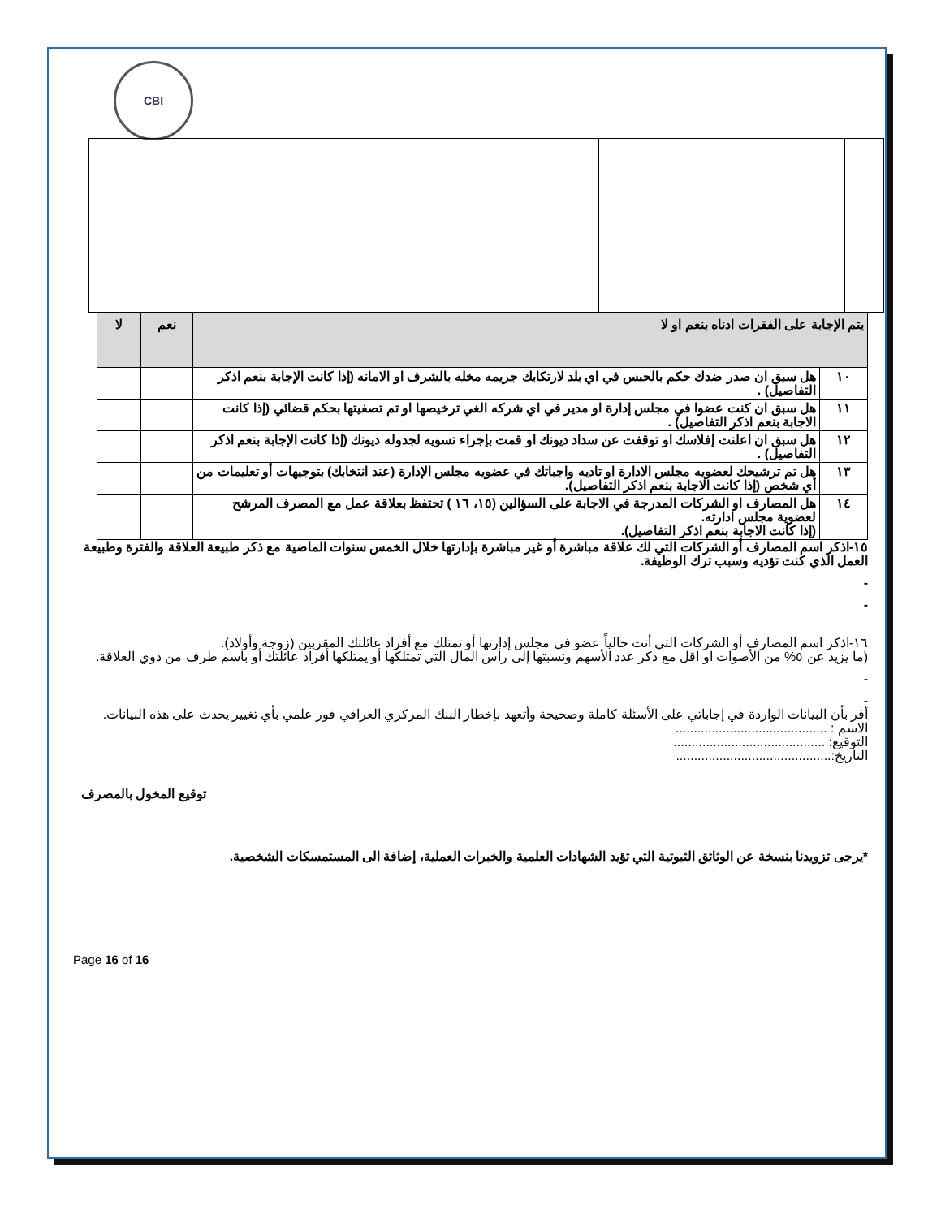CBI
| يتم الإجابة على الفقرات ادناه بنعم او لا | | نعم | لا |
| --- | --- | --- | --- |
| ١٠ | هل سبق ان صدر ضدك حكم بالحبس في اي بلد لارتكابك جريمه مخله بالشرف او الامانه (إذا كانت الإجابة بنعم اذكر التفاصيل) . | | |
| ١١ | هل سبق ان كنت عضوا في مجلس إدارة او مدير في اي شركه الغي ترخيصها او تم تصفيتها بحكم قضائي (إذا كانت الاجابة بنعم اذكر التفاصيل) . | | |
| ١٢ | هل سبق ان اعلنت إفلاسك او توقفت عن سداد ديونك او قمت بإجراء تسويه لجدوله ديونك (إذا كانت الإجابة بنعم اذكر التفاصيل) . | | |
| ١٣ | هل تم ترشيحك لعضويه مجلس الادارة او تاديه واجباتك في عضويه مجلس الإدارة (عند انتخابك) بتوجيهات أو تعليمات من أي شخص (إذا كانت الاجابة بنعم اذكر التفاصيل). | | |
| ١٤ | هل المصارف او الشركات المدرجة في الاجابة على السؤالين (١٥، ١٦ ) تحتفظ بعلاقة عمل مع المصرف المرشح لعضوية مجلس ادارته. (إذا كانت الاجابة بنعم اذكر التفاصيل). | | |
١٥-اذكر اسم المصارف أو الشركات التي لك علاقة مباشرة أو غير مباشرة بإدارتها خلال الخمس سنوات الماضية مع ذكر طبيعة العلاقة والفترة وطبيعة العمل الذي كنت تؤديه وسبب ترك الوظيفة.
-
-
١٦-اذكر اسم المصارف أو الشركات التي أنت حالياً عضو في مجلس إدارتها أو تمتلك مع أفراد عائلتك المقربين (زوجة وأولاد).
(ما يزيد عن ٥% من الأصوات او اقل مع ذكر عدد الأسهم ونسبتها إلى رأس المال التي تمتلكها أو يمتلكها أفراد عائلتك أو باسم طرف من ذوي العلاقة.
-
-
أقر بأن البيانات الواردة في إجاباتي على الأسئلة كاملة وصحيحة وأتعهد بإخطار البنك المركزي العراقي فور علمي بأي تغيير يحدث على هذه البيانات.
الاسم : ..........................................
التوقيع: ..........................................
التاريخ:...........................................
توقيع المخول بالمصرف
*يرجى تزويدنا بنسخة عن الوثائق الثبوتية التي تؤيد الشهادات العلمية والخبرات العملية، إضافة الى المستمسكات الشخصية.
Page 16 of 16